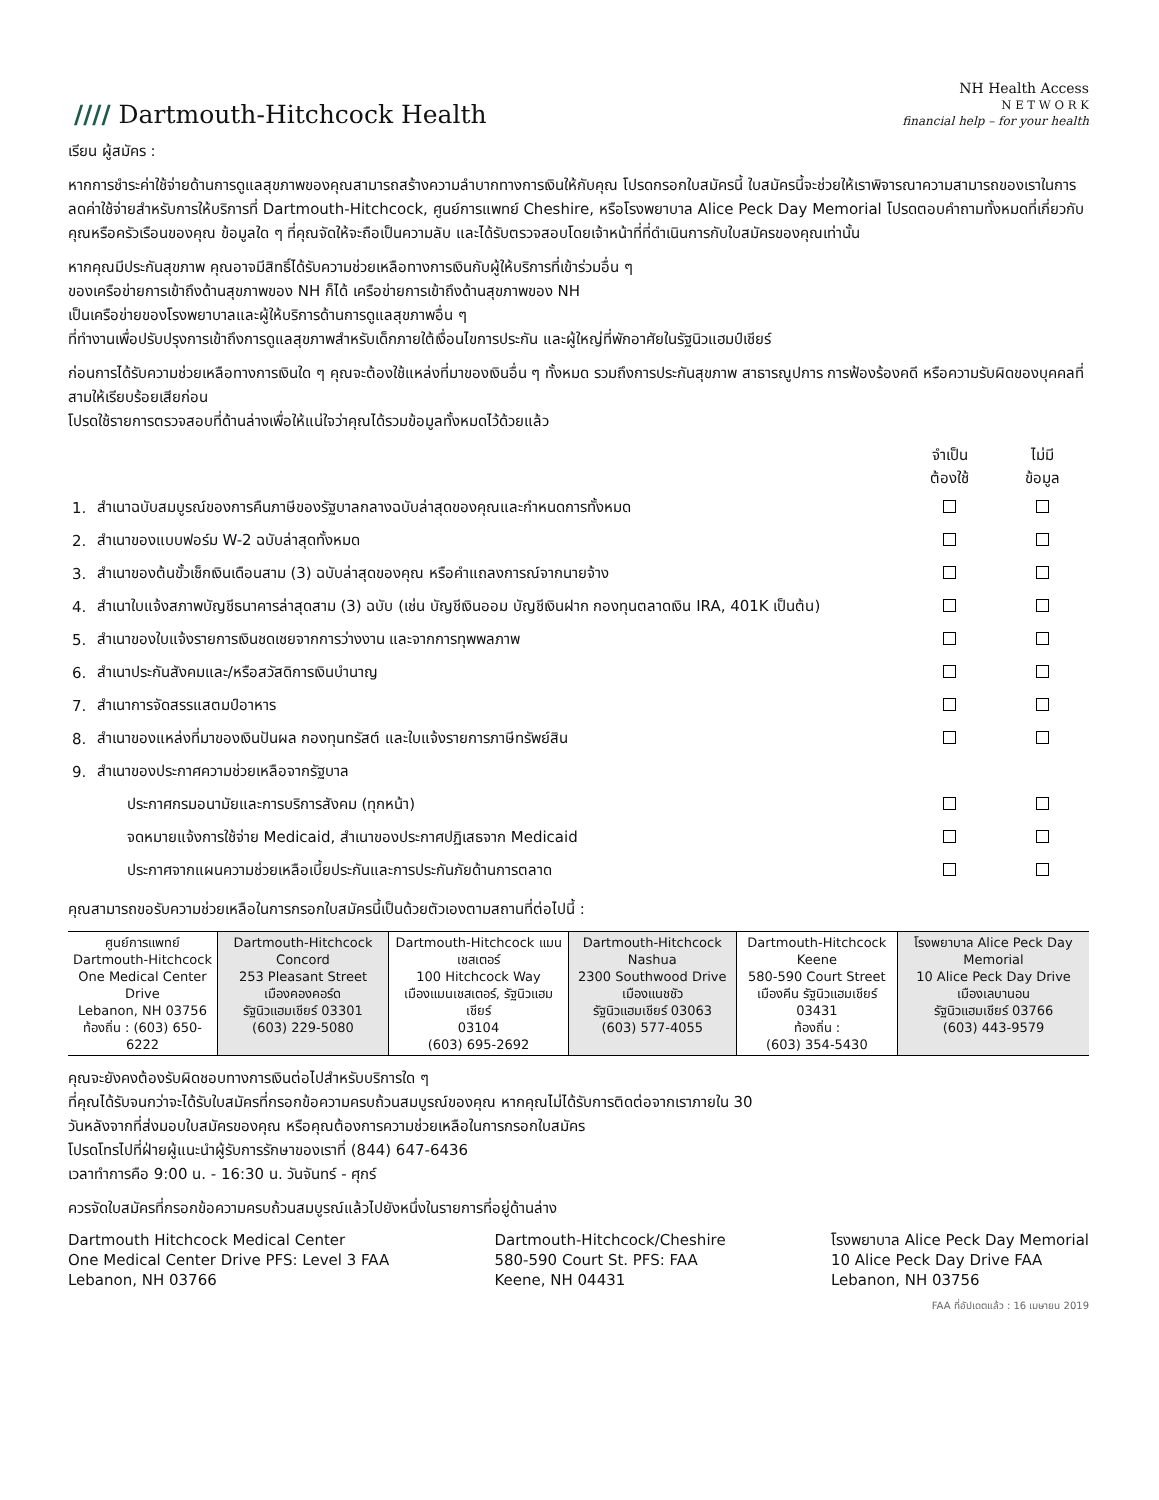//// Dartmouth-Hitchcock Health
NH Health Access
N E T W O R K
financial help – for your health
เรียน ผู้สมัคร :
หากการชำระค่าใช้จ่ายด้านการดูแลสุขภาพของคุณสามารถสร้างความลำบากทางการเงินให้กับคุณ โปรดกรอกใบสมัครนี้ ใบสมัครนี้จะช่วยให้เราพิจารณาความสามารถของเราในการลดค่าใช้จ่ายสำหรับการให้บริการที่ Dartmouth-Hitchcock, ศูนย์การแพทย์ Cheshire, หรือโรงพยาบาล Alice Peck Day Memorial โปรดตอบคำถามทั้งหมดที่เกี่ยวกับคุณหรือครัวเรือนของคุณ ข้อมูลใด ๆ ที่คุณจัดให้จะถือเป็นความลับ และได้รับตรวจสอบโดยเจ้าหน้าที่ที่ดำเนินการกับใบสมัครของคุณเท่านั้น
หากคุณมีประกันสุขภาพ คุณอาจมีสิทธิ์ได้รับความช่วยเหลือทางการเงินกับผู้ให้บริการที่เข้าร่วมอื่น ๆ
ของเครือข่ายการเข้าถึงด้านสุขภาพของ NH ก็ได้ เครือข่ายการเข้าถึงด้านสุขภาพของ NH
เป็นเครือข่ายของโรงพยาบาลและผู้ให้บริการด้านการดูแลสุขภาพอื่น ๆ
ที่ทำงานเพื่อปรับปรุงการเข้าถึงการดูแลสุขภาพสำหรับเด็กภายใต้เงื่อนไขการประกัน และผู้ใหญ่ที่พักอาศัยในรัฐนิวแฮมป์เชียร์
ก่อนการได้รับความช่วยเหลือทางการเงินใด ๆ คุณจะต้องใช้แหล่งที่มาของเงินอื่น ๆ ทั้งหมด รวมถึงการประกันสุขภาพ สาธารณูปการ การฟ้องร้องคดี หรือความรับผิดของบุคคลที่สามให้เรียบร้อยเสียก่อน
โปรดใช้รายการตรวจสอบที่ด้านล่างเพื่อให้แน่ใจว่าคุณได้รวมข้อมูลทั้งหมดไว้ด้วยแล้ว
| | | จำเป็น ต้องใช้ | ไม่มี ข้อมูล |
| 1. | สำเนาฉบับสมบูรณ์ของการคืนภาษีของรัฐบาลกลางฉบับล่าสุดของคุณและกำหนดการทั้งหมด | | |
| 2. | สำเนาของแบบฟอร์ม W-2 ฉบับล่าสุดทั้งหมด | | |
| 3. | สำเนาของต้นขั้วเช็กเงินเดือนสาม (3) ฉบับล่าสุดของคุณ หรือคำแถลงการณ์จากนายจ้าง | | |
| 4. | สำเนาใบแจ้งสภาพบัญชีธนาคารล่าสุดสาม (3) ฉบับ (เช่น บัญชีเงินออม บัญชีเงินฝาก กองทุนตลาดเงิน IRA, 401K เป็นต้น) | | |
| 5. | สำเนาของใบแจ้งรายการเงินชดเชยจากการว่างงาน และจากการทุพพลภาพ | | |
| 6. | สำเนาประกันสังคมและ/หรือสวัสดิการเงินบำนาญ | | |
| 7. | สำเนาการจัดสรรแสตมป์อาหาร | | |
| 8. | สำเนาของแหล่งที่มาของเงินปันผล กองทุนทรัสต์ และใบแจ้งรายการภาษีทรัพย์สิน | | |
| 9. | สำเนาของประกาศความช่วยเหลือจากรัฐบาล | | |
| | ประกาศกรมอนามัยและการบริการสังคม (ทุกหน้า) | | |
| | จดหมายแจ้งการใช้จ่าย Medicaid, สำเนาของประกาศปฏิเสธจาก Medicaid | | |
| | ประกาศจากแผนความช่วยเหลือเบี้ยประกันและการประกันภัยด้านการตลาด | | |
คุณสามารถขอรับความช่วยเหลือในการกรอกใบสมัครนี้เป็นด้วยตัวเองตามสถานที่ต่อไปนี้ :
| ศูนย์การแพทย์ Dartmouth-Hitchcock One Medical Center Drive Lebanon, NH 03756 ท้องถิ่น : (603) 650-6222 | Dartmouth-Hitchcock Concord 253 Pleasant Street เมืองคองคอร์ด รัฐนิวแฮมเชียร์ 03301 (603) 229-5080 | Dartmouth-Hitchcock แมนเชสเตอร์ 100 Hitchcock Way เมืองแมนเชสเตอร์, รัฐนิวแฮมเชียร์ 03104 (603) 695-2692 | Dartmouth-Hitchcock Nashua 2300 Southwood Drive เมืองแนชชัว รัฐนิวแฮมเชียร์ 03063 (603) 577-4055 | Dartmouth-Hitchcock Keene 580-590 Court Street เมืองคีน รัฐนิวแฮมเชียร์ 03431 ท้องถิ่น : (603) 354-5430 | โรงพยาบาล Alice Peck Day Memorial 10 Alice Peck Day Drive เมืองเลบานอน รัฐนิวแฮมเชียร์ 03766 (603) 443-9579 |
คุณจะยังคงต้องรับผิดชอบทางการเงินต่อไปสำหรับบริการใด ๆ
ที่คุณได้รับจนกว่าจะได้รับใบสมัครที่กรอกข้อความครบถ้วนสมบูรณ์ของคุณ หากคุณไม่ได้รับการติดต่อจากเราภายใน 30
วันหลังจากที่ส่งมอบใบสมัครของคุณ หรือคุณต้องการความช่วยเหลือในการกรอกใบสมัคร
โปรดโทรไปที่ฝ่ายผู้แนะนำผู้รับการรักษาของเราที่ (844) 647-6436
เวลาทำการคือ 9:00 น. - 16:30 น. วันจันทร์ - ศุกร์
ควรจัดใบสมัครที่กรอกข้อความครบถ้วนสมบูรณ์แล้วไปยังหนึ่งในรายการที่อยู่ด้านล่าง
Dartmouth Hitchcock Medical Center
One Medical Center Drive PFS: Level 3 FAA
Lebanon, NH 03766
Dartmouth-Hitchcock/Cheshire
580-590 Court St. PFS: FAA
Keene, NH 04431
โรงพยาบาล Alice Peck Day Memorial
10 Alice Peck Day Drive FAA
Lebanon, NH 03756
FAA ที่อัปเดตแล้ว : 16 เมษายน 2019